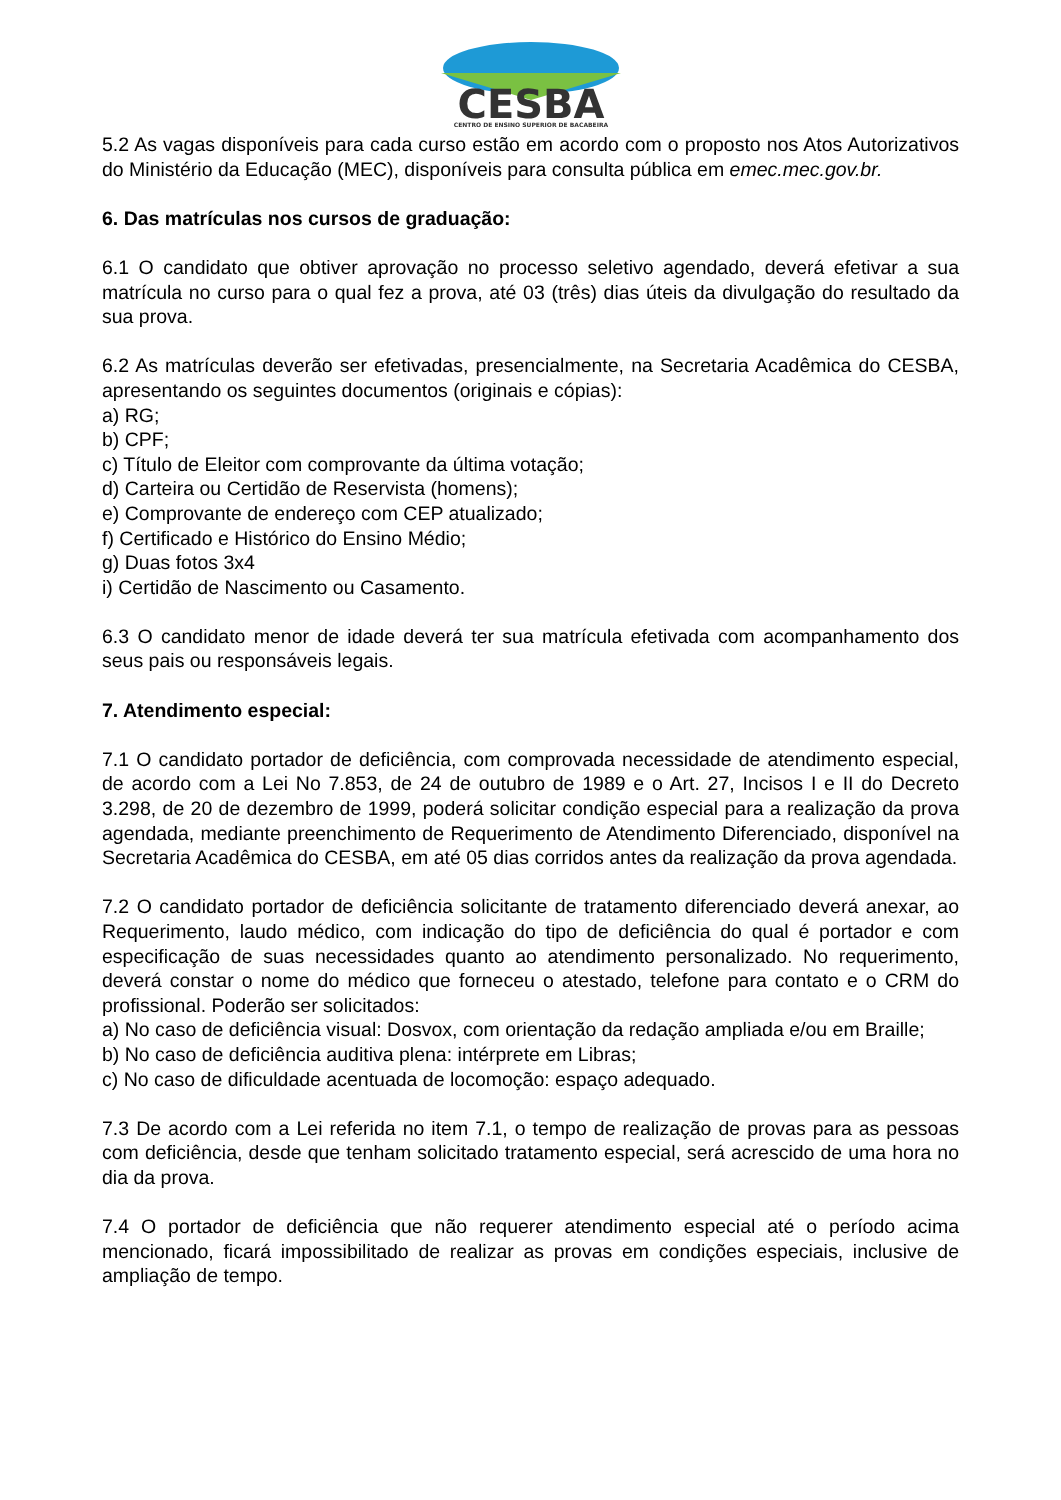CESBA
CENTRO DE ENSINO SUPERIOR DE BACABEIRA
5.2 As vagas disponíveis para cada curso estão em acordo com o proposto nos Atos Autorizativos do Ministério da Educação (MEC), disponíveis para consulta pública em emec.mec.gov.br.
6. Das matrículas nos cursos de graduação:
6.1 O candidato que obtiver aprovação no processo seletivo agendado, deverá efetivar a sua matrícula no curso para o qual fez a prova, até 03 (três) dias úteis da divulgação do resultado da sua prova.
6.2 As matrículas deverão ser efetivadas, presencialmente, na Secretaria Acadêmica do CESBA, apresentando os seguintes documentos (originais e cópias):
a) RG;
b) CPF;
c) Título de Eleitor com comprovante da última votação;
d) Carteira ou Certidão de Reservista (homens);
e) Comprovante de endereço com CEP atualizado;
f) Certificado e Histórico do Ensino Médio;
g) Duas fotos 3x4
i) Certidão de Nascimento ou Casamento.
6.3 O candidato menor de idade deverá ter sua matrícula efetivada com acompanhamento dos seus pais ou responsáveis legais.
7. Atendimento especial:
7.1 O candidato portador de deficiência, com comprovada necessidade de atendimento especial, de acordo com a Lei No 7.853, de 24 de outubro de 1989 e o Art. 27, Incisos I e II do Decreto 3.298, de 20 de dezembro de 1999, poderá solicitar condição especial para a realização da prova agendada, mediante preenchimento de Requerimento de Atendimento Diferenciado, disponível na Secretaria Acadêmica do CESBA, em até 05 dias corridos antes da realização da prova agendada.
7.2 O candidato portador de deficiência solicitante de tratamento diferenciado deverá anexar, ao Requerimento, laudo médico, com indicação do tipo de deficiência do qual é portador e com especificação de suas necessidades quanto ao atendimento personalizado. No requerimento, deverá constar o nome do médico que forneceu o atestado, telefone para contato e o CRM do profissional. Poderão ser solicitados:
a) No caso de deficiência visual: Dosvox, com orientação da redação ampliada e/ou em Braille;
b) No caso de deficiência auditiva plena: intérprete em Libras;
c) No caso de dificuldade acentuada de locomoção: espaço adequado.
7.3 De acordo com a Lei referida no item 7.1, o tempo de realização de provas para as pessoas com deficiência, desde que tenham solicitado tratamento especial, será acrescido de uma hora no dia da prova.
7.4 O portador de deficiência que não requerer atendimento especial até o período acima mencionado, ficará impossibilitado de realizar as provas em condições especiais, inclusive de ampliação de tempo.